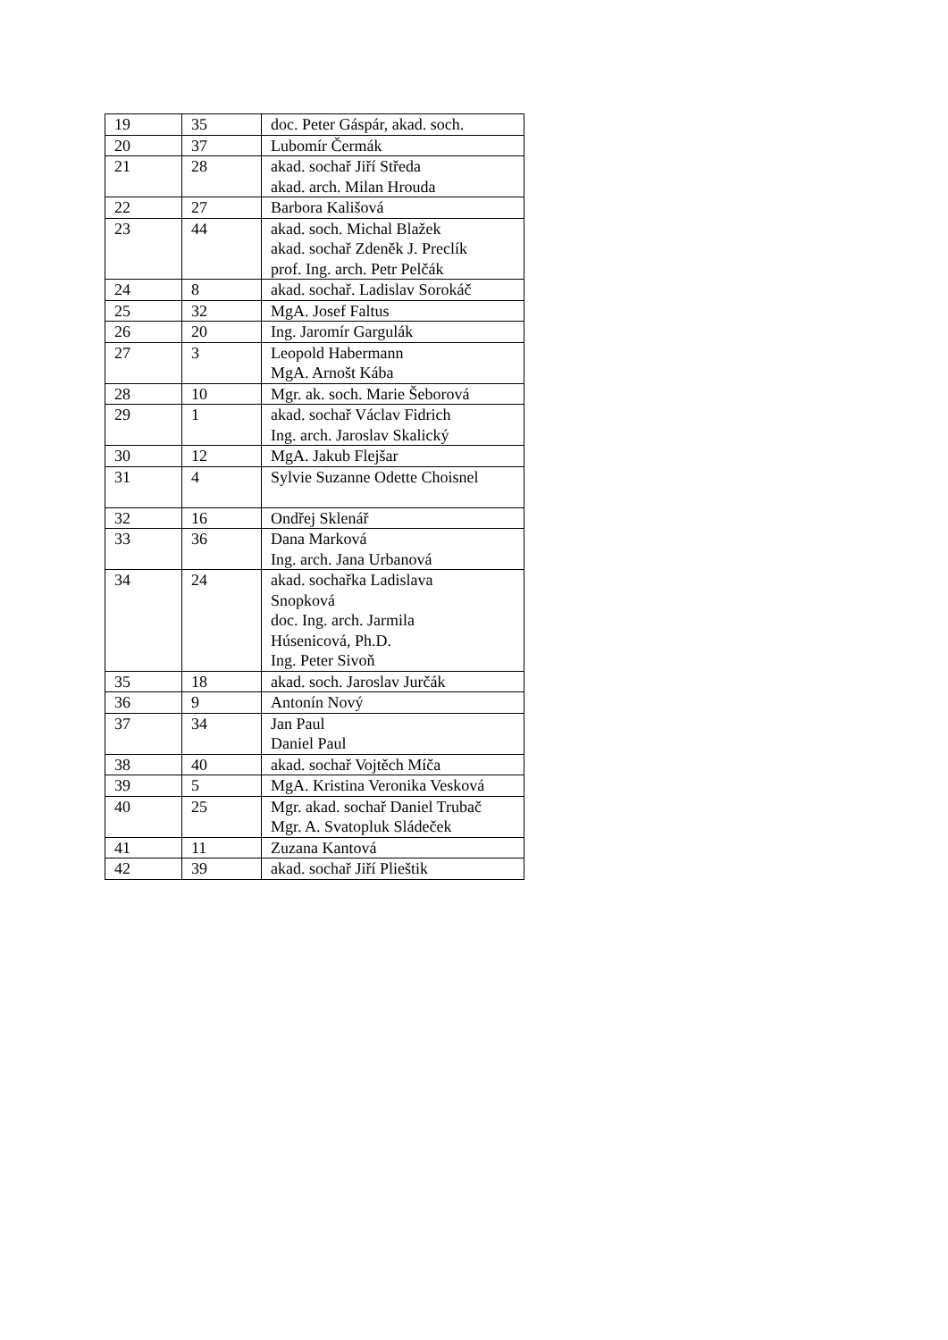| 19 | 35 | doc. Peter Gáspár, akad. soch. |
| 20 | 37 | Lubomír Čermák |
| 21 | 28 | akad. sochař Jiří Středa akad. arch. Milan Hrouda |
| 22 | 27 | Barbora Kališová |
| 23 | 44 | akad. soch. Michal Blažek akad. sochař Zdeněk J. Preclík prof. Ing. arch. Petr Pelčák |
| 24 | 8 | akad. sochař. Ladislav Sorokáč |
| 25 | 32 | MgA. Josef Faltus |
| 26 | 20 | Ing. Jaromír Gargulák |
| 27 | 3 | Leopold Habermann MgA. Arnošt Kába |
| 28 | 10 | Mgr. ak. soch. Marie Šeborová |
| 29 | 1 | akad. sochař Václav Fidrich Ing. arch. Jaroslav Skalický |
| 30 | 12 | MgA. Jakub Flejšar |
| 31 | 4 | Sylvie Suzanne Odette Choisnel |
| 32 | 16 | Ondřej Sklenář |
| 33 | 36 | Dana Marková Ing. arch. Jana Urbanová |
| 34 | 24 | akad. sochařka Ladislava Snopková doc. Ing. arch. Jarmila Húsenicová, Ph.D. Ing. Peter Sivoň |
| 35 | 18 | akad. soch. Jaroslav Jurčák |
| 36 | 9 | Antonín Nový |
| 37 | 34 | Jan Paul Daniel Paul |
| 38 | 40 | akad. sochař Vojtěch Míča |
| 39 | 5 | MgA. Kristina Veronika Vesková |
| 40 | 25 | Mgr. akad. sochař Daniel Trubač Mgr. A. Svatopluk Sládeček |
| 41 | 11 | Zuzana Kantová |
| 42 | 39 | akad. sochař Jiří Plieštik |